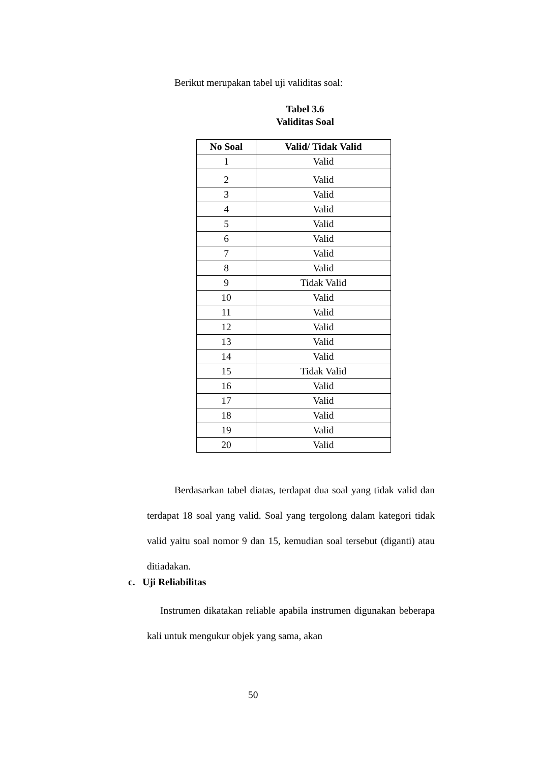Berikut merupakan tabel uji validitas soal:
Tabel 3.6
Validitas Soal
| No Soal | Valid/ Tidak Valid |
| --- | --- |
| 1 | Valid |
| 2 | Valid |
| 3 | Valid |
| 4 | Valid |
| 5 | Valid |
| 6 | Valid |
| 7 | Valid |
| 8 | Valid |
| 9 | Tidak Valid |
| 10 | Valid |
| 11 | Valid |
| 12 | Valid |
| 13 | Valid |
| 14 | Valid |
| 15 | Tidak Valid |
| 16 | Valid |
| 17 | Valid |
| 18 | Valid |
| 19 | Valid |
| 20 | Valid |
Berdasarkan tabel diatas, terdapat dua soal yang tidak valid dan terdapat 18 soal yang valid. Soal yang tergolong dalam kategori tidak valid yaitu soal nomor 9 dan 15, kemudian soal tersebut (diganti) atau ditiadakan.
c. Uji Reliabilitas
Instrumen dikatakan reliable apabila instrumen digunakan beberapa kali untuk mengukur objek yang sama, akan
50